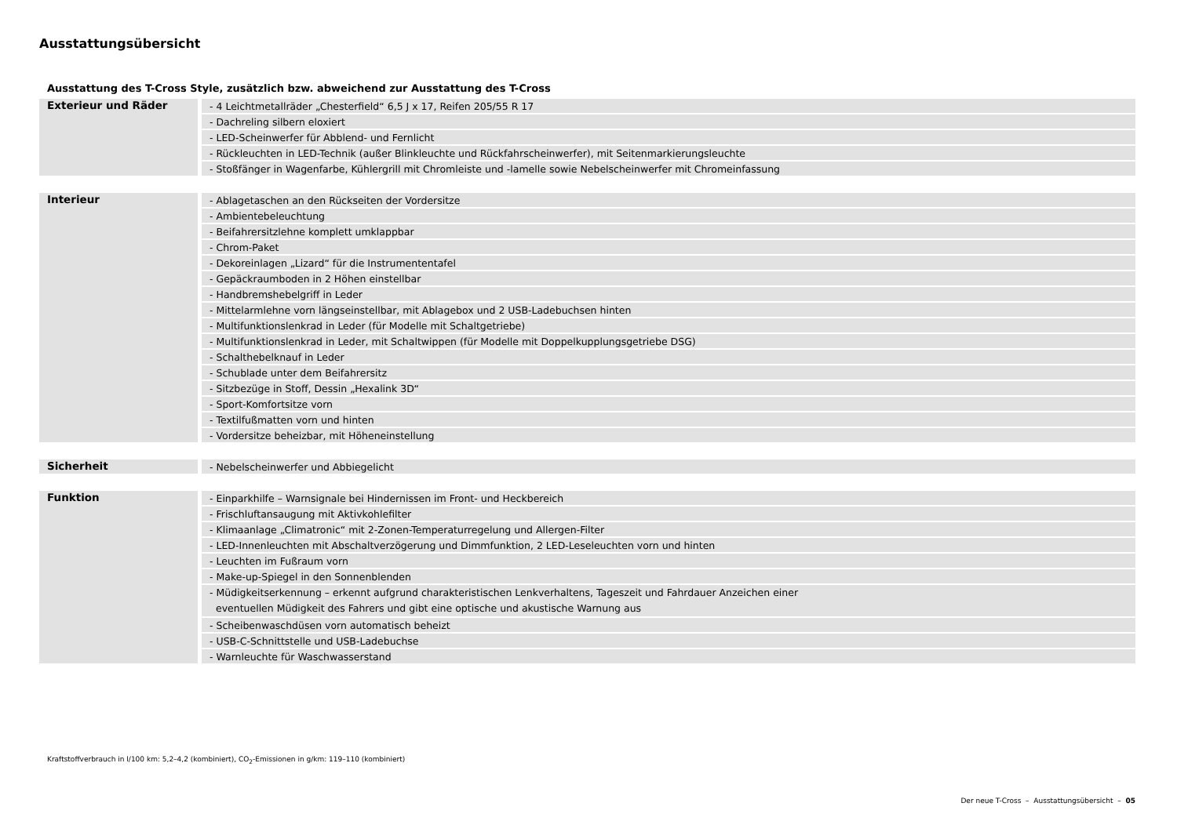Ausstattungsübersicht
Ausstattung des T-Cross Style, zusätzlich bzw. abweichend zur Ausstattung des T-Cross
| Exterieur und Räder | - 4 Leichtmetallräder „Chesterfield“ 6,5 J x 17, Reifen 205/55 R 17 |
| | - Dachreling silbern eloxiert |
| | - LED-Scheinwerfer für Abblend- und Fernlicht |
| | - Rückleuchten in LED-Technik (außer Blinkleuchte und Rückfahrscheinwerfer), mit Seitenmarkierungsleuchte |
| | - Stoßfänger in Wagenfarbe, Kühlergrill mit Chromleiste und -lamelle sowie Nebelscheinwerfer mit Chromeinfassung |
| Interieur | - Ablagetaschen an den Rückseiten der Vordersitze |
| | - Ambientebeleuchtung |
| | - Beifahrersitzlehne komplett umklappbar |
| | - Chrom-Paket |
| | - Dekoreinlagen „Lizard“ für die Instrumententafel |
| | - Gepäckraumboden in 2 Höhen einstellbar |
| | - Handbremshebelgriff in Leder |
| | - Mittelarmlehne vorn längseinstellbar, mit Ablagebox und 2 USB-Ladebuchsen hinten |
| | - Multifunktionslenkrad in Leder (für Modelle mit Schaltgetriebe) |
| | - Multifunktionslenkrad in Leder, mit Schaltwippen (für Modelle mit Doppelkupplungsgetriebe DSG) |
| | - Schalthebelknauf in Leder |
| | - Schublade unter dem Beifahrersitz |
| | - Sitzbezüge in Stoff, Dessin „Hexalink 3D“ |
| | - Sport-Komfortsitze vorn |
| | - Textilfußmatten vorn und hinten |
| | - Vordersitze beheizbar, mit Höheneinstellung |
| Sicherheit | - Nebelscheinwerfer und Abbiegelicht |
| Funktion | - Einparkhilfe – Warnsignale bei Hindernissen im Front- und Heckbereich |
| | - Frischluftansaugung mit Aktivkohlefilter |
| | - Klimaanlage „Climatronic“ mit 2-Zonen-Temperaturregelung und Allergen-Filter |
| | - LED-Innenleuchten mit Abschaltverzögerung und Dimmfunktion, 2 LED-Leseleuchten vorn und hinten |
| | - Leuchten im Fußraum vorn |
| | - Make-up-Spiegel in den Sonnenblenden |
| | - Müdigkeitserkennung – erkennt aufgrund charakteristischen Lenkverhaltens, Tageszeit und Fahrdauer Anzeichen einer eventuellen Müdigkeit des Fahrers und gibt eine optische und akustische Warnung aus |
| | - Scheibenwaschdüsen vorn automatisch beheizt |
| | - USB-C-Schnittstelle und USB-Ladebuchse |
| | - Warnleuchte für Waschwasserstand |
Kraftstoffverbrauch in l/100 km: 5,2–4,2 (kombiniert), CO<sub>2</sub>-Emissionen in g/km: 119–110 (kombiniert)
Der neue T-Cross – Ausstattungsübersicht – 05